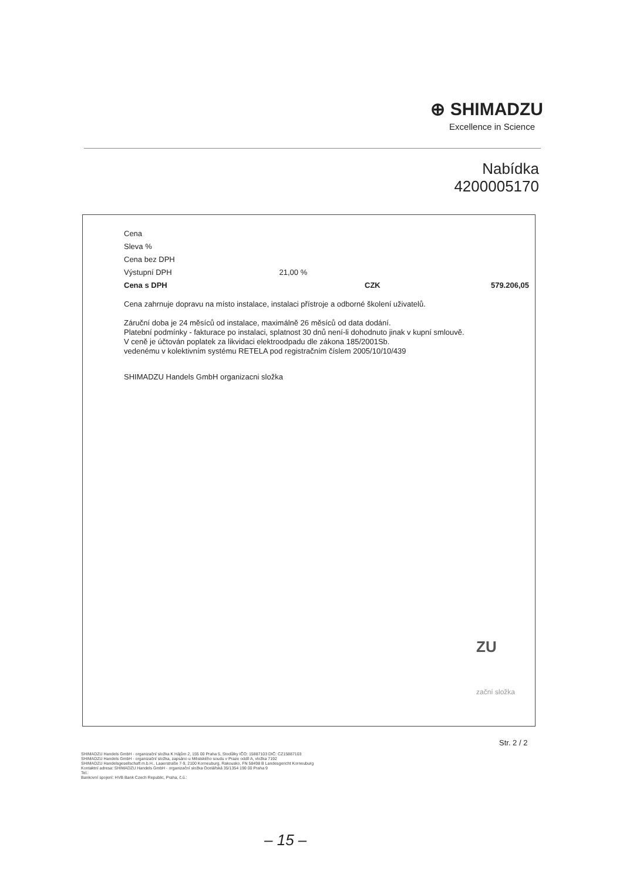⊕ SHIMADZU
Excellence in Science
Nabídka
4200005170
| Cena | | | |
| Sleva % | | | |
| Cena bez DPH | | | |
| Výstupní DPH | 21,00 % | | |
| Cena s DPH | | CZK | 579.206,05 |
Cena zahrnuje dopravu na místo instalace, instalaci přístroje a odborné školení uživatelů.
Záruční doba je 24 měsíců od instalace, maximálně 26 měsíců od data dodání.
Platební podmínky - fakturace po instalaci, splatnost 30 dnů není-li dohodnuto jinak v kupní smlouvě.
V ceně je účtován poplatek za likvidaci elektroodpadu dle zákona 185/2001Sb.
vedenému v kolektivním systému RETELA pod registračním číslem 2005/10/10/439
SHIMADZU Handels GmbH organizacni složka
ZU
zační složka
Str. 2 / 2
SHIMADZU Handels GmbH - organizační složka K Hájům 2, 155 00 Praha 5, Stodůlky IČO: 15887103 DIČ: CZ15887103
SHIMADZU Handels GmbH - organizační složka, zapsáno u Městského soudu v Praze oddíl A, vložka 7192
SHIMADZU Handelsgesellschaft m.b.H., Laaerstraße 7-9, 2100 Korneuburg, Rakousko, FN 58498 B Landesgericht Korneuburg
Kontaktní adresa: SHIMADZU Handels GmbH - organizační složka Ocelářská 35/1354 190 00 Praha 9
Tel.:
Bankovní spojení: HVB Bank Czech Republic, Praha, č.ú.:
– 15 –